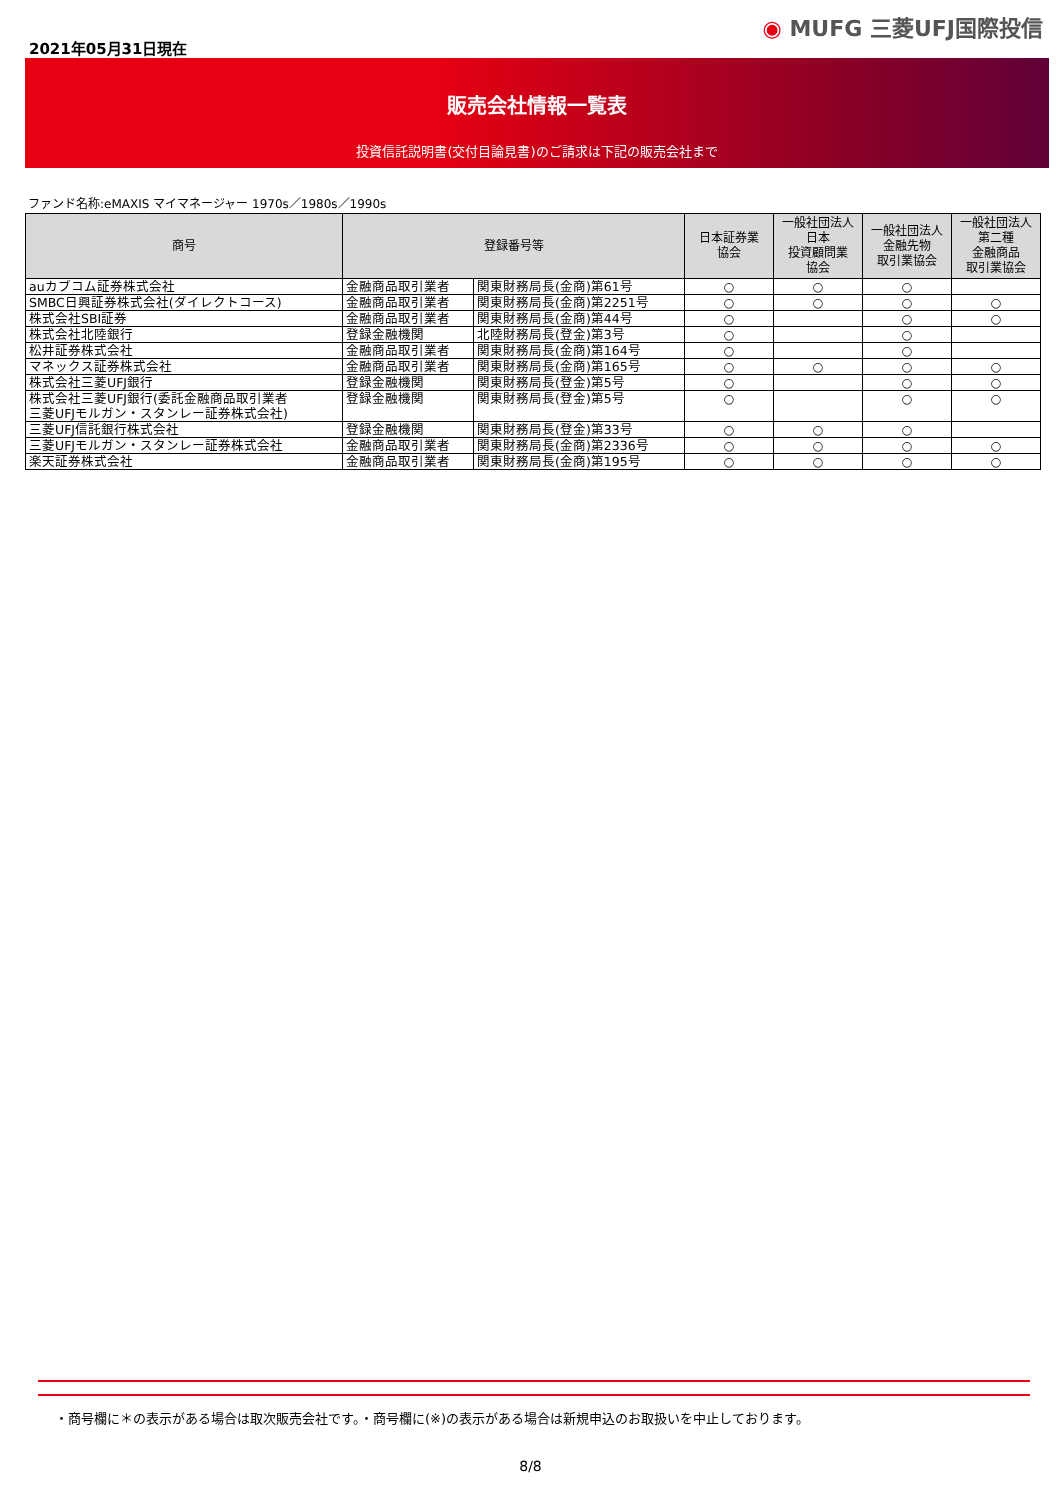2021年05月31日現在
◉ MUFG 三菱UFJ国際投信
販売会社情報一覧表
投資信託説明書(交付目論見書)のご請求は下記の販売会社まで
ファンド名称:eMAXIS マイマネージャー 1970s／1980s／1990s
| 商号 | 登録番号等 | | 日本証券業 協会 | 一般社団法人 日本 投資顧問業 協会 | 一般社団法人 金融先物 取引業協会 | 一般社団法人 第二種 金融商品 取引業協会 |
| --- | --- | --- | --- | --- | --- | --- |
| auカブコム証券株式会社 | 金融商品取引業者 | 関東財務局長(金商)第61号 | ○ | ○ | ○ | |
| SMBC日興証券株式会社(ダイレクトコース) | 金融商品取引業者 | 関東財務局長(金商)第2251号 | ○ | ○ | ○ | ○ |
| 株式会社SBI証券 | 金融商品取引業者 | 関東財務局長(金商)第44号 | ○ | | ○ | ○ |
| 株式会社北陸銀行 | 登録金融機関 | 北陸財務局長(登金)第3号 | ○ | | ○ | |
| 松井証券株式会社 | 金融商品取引業者 | 関東財務局長(金商)第164号 | ○ | | ○ | |
| マネックス証券株式会社 | 金融商品取引業者 | 関東財務局長(金商)第165号 | ○ | ○ | ○ | ○ |
| 株式会社三菱UFJ銀行 | 登録金融機関 | 関東財務局長(登金)第5号 | ○ | | ○ | ○ |
| 株式会社三菱UFJ銀行(委託金融商品取引業者 三菱UFJモルガン・スタンレー証券株式会社) | 登録金融機関 | 関東財務局長(登金)第5号 | ○ | | ○ | ○ |
| 三菱UFJ信託銀行株式会社 | 登録金融機関 | 関東財務局長(登金)第33号 | ○ | ○ | ○ | |
| 三菱UFJモルガン・スタンレー証券株式会社 | 金融商品取引業者 | 関東財務局長(金商)第2336号 | ○ | ○ | ○ | ○ |
| 楽天証券株式会社 | 金融商品取引業者 | 関東財務局長(金商)第195号 | ○ | ○ | ○ | ○ |
・商号欄に＊の表示がある場合は取次販売会社です。・商号欄に(※)の表示がある場合は新規申込のお取扱いを中止しております。
8/8